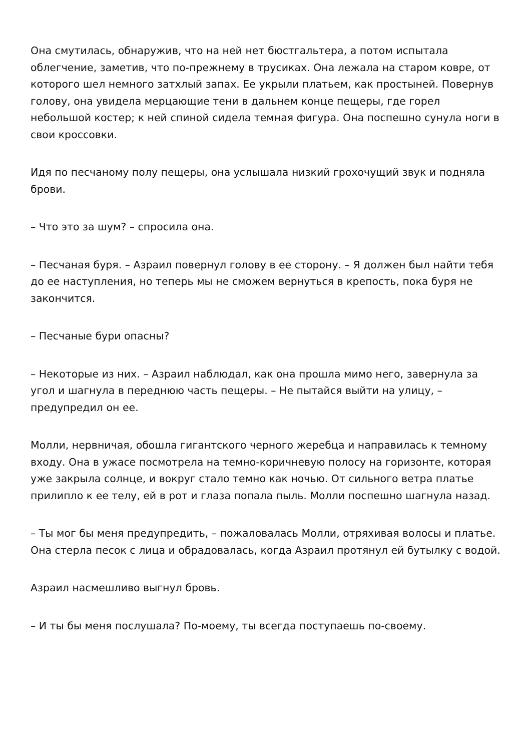Она смутилась, обнаружив, что на ней нет бюстгальтера, а потом испытала облегчение, заметив, что по-прежнему в трусиках. Она лежала на старом ковре, от которого шел немного затхлый запах. Ее укрыли платьем, как простыней. Повернув голову, она увидела мерцающие тени в дальнем конце пещеры, где горел небольшой костер; к ней спиной сидела темная фигура. Она поспешно сунула ноги в свои кроссовки.
Идя по песчаному полу пещеры, она услышала низкий грохочущий звук и подняла брови.
– Что это за шум? – спросила она.
– Песчаная буря. – Азраил повернул голову в ее сторону. – Я должен был найти тебя до ее наступления, но теперь мы не сможем вернуться в крепость, пока буря не закончится.
– Песчаные бури опасны?
– Некоторые из них. – Азраил наблюдал, как она прошла мимо него, завернула за угол и шагнула в переднюю часть пещеры. – Не пытайся выйти на улицу, – предупредил он ее.
Молли, нервничая, обошла гигантского черного жеребца и направилась к темному входу. Она в ужасе посмотрела на темно-коричневую полосу на горизонте, которая уже закрыла солнце, и вокруг стало темно как ночью. От сильного ветра платье прилипло к ее телу, ей в рот и глаза попала пыль. Молли поспешно шагнула назад.
– Ты мог бы меня предупредить, – пожаловалась Молли, отряхивая волосы и платье. Она стерла песок с лица и обрадовалась, когда Азраил протянул ей бутылку с водой.
Азраил насмешливо выгнул бровь.
– И ты бы меня послушала? По-моему, ты всегда поступаешь по-своему.